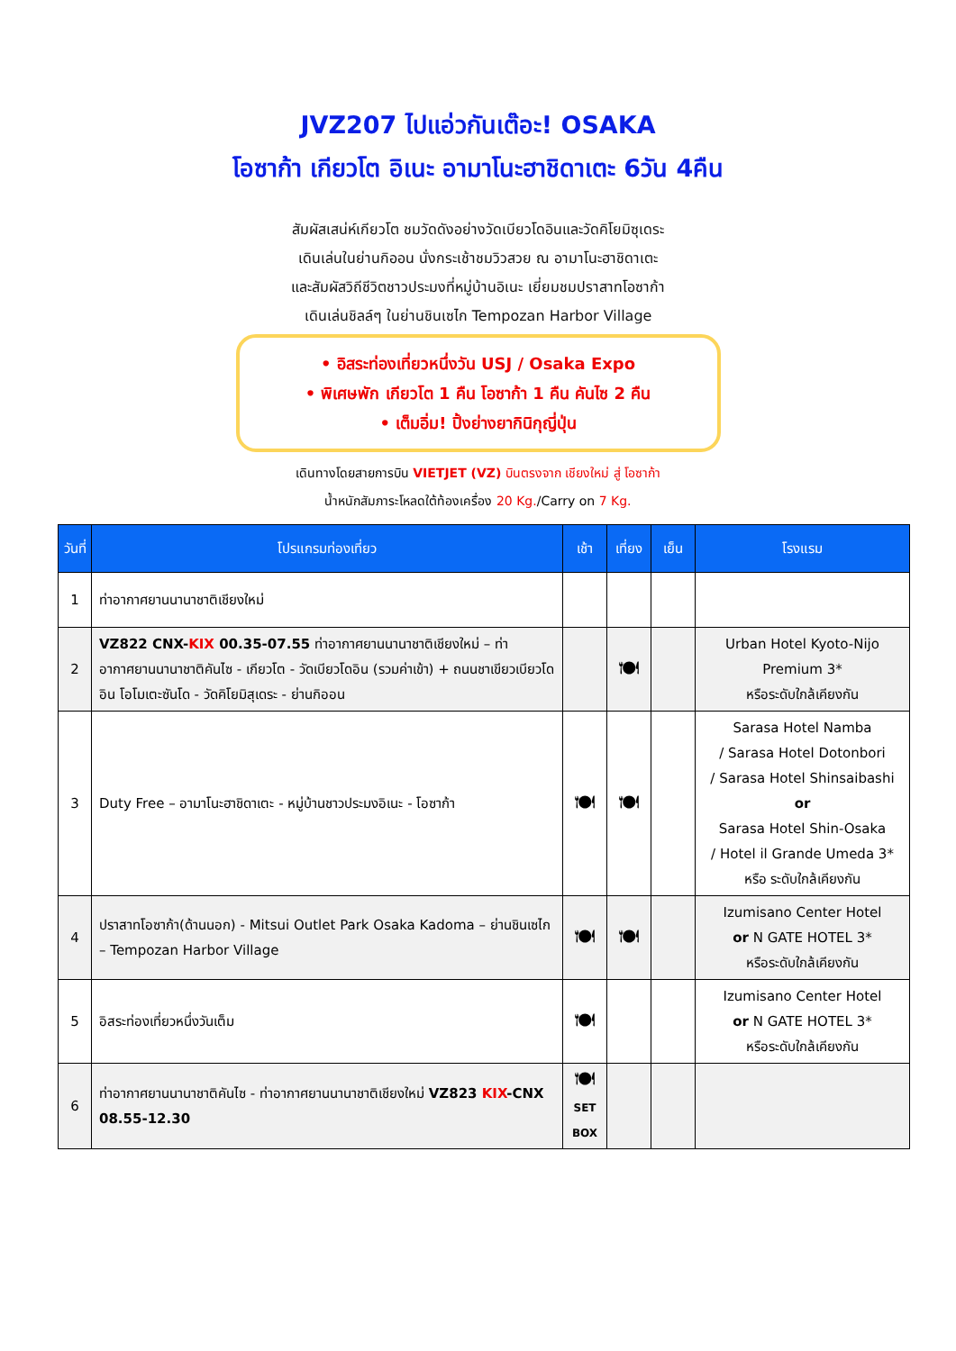JVZ207 ไปแอ่วกันเต๊อะ! OSAKA
โอซาก้า เกียวโต อิเนะ อามาโนะฮาชิดาเตะ 6วัน 4คืน
สัมผัสเสน่ห์เกียวโต ชมวัดดังอย่างวัดเบียวโดอินและวัดคิโยมิซุเดระ
เดินเล่นในย่านกิออน นั่งกระเช้าชมวิวสวย ณ อามาโนะฮาชิดาเตะ
และสัมผัสวิถีชีวิตชาวประมงที่หมู่บ้านอิเนะ เยี่ยมชมปราสาทโอซาก้า
เดินเล่นชิลล์ๆ ในย่านชินเซไก Tempozan Harbor Village
• อิสระท่องเที่ยวหนึ่งวัน USJ / Osaka Expo
• พิเศษพัก เกียวโต 1 คืน โอซาก้า 1 คืน คันไซ 2 คืน
• เต็มอิ่ม! ปิ้งย่างยากินิกุญี่ปุ่น
เดินทางโดยสายการบิน VIETJET (VZ) บินตรงจาก เชียงใหม่ สู่ โอซาก้า
น้ำหนักสัมภาระโหลดใต้ท้องเครื่อง 20 Kg./Carry on 7 Kg.
| วันที่ | โปรแกรมท่องเที่ยว | เช้า | เที่ยง | เย็น | โรงแรม |
| --- | --- | --- | --- | --- | --- |
| 1 | ท่าอากาศยานนานาชาติเชียงใหม่ | | | | |
| 2 | VZ822 CNX- KIX 00.35-07.55 ท่าอากาศยานนานาชาติเชียงใหม่ – ท่าอากาศยานนานาชาติคันไซ - เกียวโต - วัดเบียวโดอิน (รวมค่าเข้า) + ถนนชาเขียวเบียวโดอิน โอโมเตะซันโด - วัดคิโยมิสุเดระ - ย่านกิออน | | 🍽 | | Urban Hotel Kyoto-Nijo Premium 3* หรือระดับใกล้เคียงกัน |
| 3 | Duty Free – อามาโนะฮาชิดาเตะ - หมู่บ้านชาวประมงอิเนะ - โอซาก้า | 🍽 | 🍽 | | Sarasa Hotel Namba / Sarasa Hotel Dotonbori / Sarasa Hotel Shinsaibashi or Sarasa Hotel Shin-Osaka / Hotel il Grande Umeda 3* หรือ ระดับใกล้เคียงกัน |
| 4 | ปราสาทโอซาก้า(ด้านนอก) - Mitsui Outlet Park Osaka Kadoma – ย่านชินเซไก – Tempozan Harbor Village | 🍽 | 🍽 | | Izumisano Center Hotel or N GATE HOTEL 3* หรือระดับใกล้เคียงกัน |
| 5 | อิสระท่องเที่ยวหนึ่งวันเต็ม | 🍽 | | | Izumisano Center Hotel or N GATE HOTEL 3* หรือระดับใกล้เคียงกัน |
| 6 | ท่าอากาศยานนานาชาติคันไซ - ท่าอากาศยานนานาชาติเชียงใหม่ VZ823 KIX -CNX 08.55-12.30 | 🍽 SET BOX | | | |